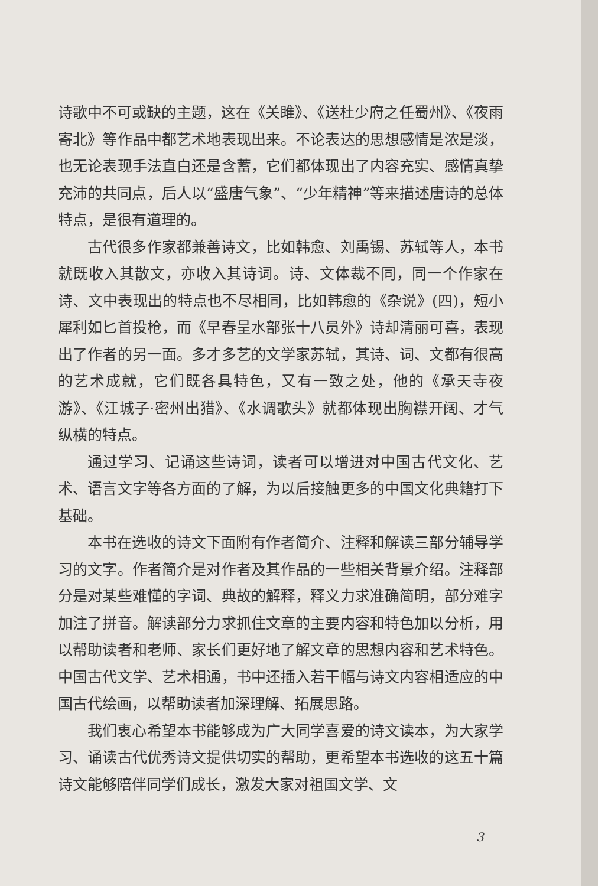诗歌中不可或缺的主题，这在《关雎》、《送杜少府之任蜀州》、《夜雨寄北》等作品中都艺术地表现出来。不论表达的思想感情是浓是淡，也无论表现手法直白还是含蓄，它们都体现出了内容充实、感情真挚充沛的共同点，后人以“盛唐气象”、“少年精神”等来描述唐诗的总体特点，是很有道理的。
古代很多作家都兼善诗文，比如韩愈、刘禹锡、苏轼等人，本书就既收入其散文，亦收入其诗词。诗、文体裁不同，同一个作家在诗、文中表现出的特点也不尽相同，比如韩愈的《杂说》(四)，短小犀利如匕首投枪，而《早春呈水部张十八员外》诗却清丽可喜，表现出了作者的另一面。多才多艺的文学家苏轼，其诗、词、文都有很高的艺术成就，它们既各具特色，又有一致之处，他的《承天寺夜游》、《江城子·密州出猎》、《水调歌头》就都体现出胸襟开阔、才气纵横的特点。
通过学习、记诵这些诗词，读者可以增进对中国古代文化、艺术、语言文字等各方面的了解，为以后接触更多的中国文化典籍打下基础。
本书在选收的诗文下面附有作者简介、注释和解读三部分辅导学习的文字。作者简介是对作者及其作品的一些相关背景介绍。注释部分是对某些难懂的字词、典故的解释，释义力求准确简明，部分难字加注了拼音。解读部分力求抓住文章的主要内容和特色加以分析，用以帮助读者和老师、家长们更好地了解文章的思想内容和艺术特色。中国古代文学、艺术相通，书中还插入若干幅与诗文内容相适应的中国古代绘画，以帮助读者加深理解、拓展思路。
我们衷心希望本书能够成为广大同学喜爱的诗文读本，为大家学习、诵读古代优秀诗文提供切实的帮助，更希望本书选收的这五十篇诗文能够陪伴同学们成长，激发大家对祖国文学、文
3